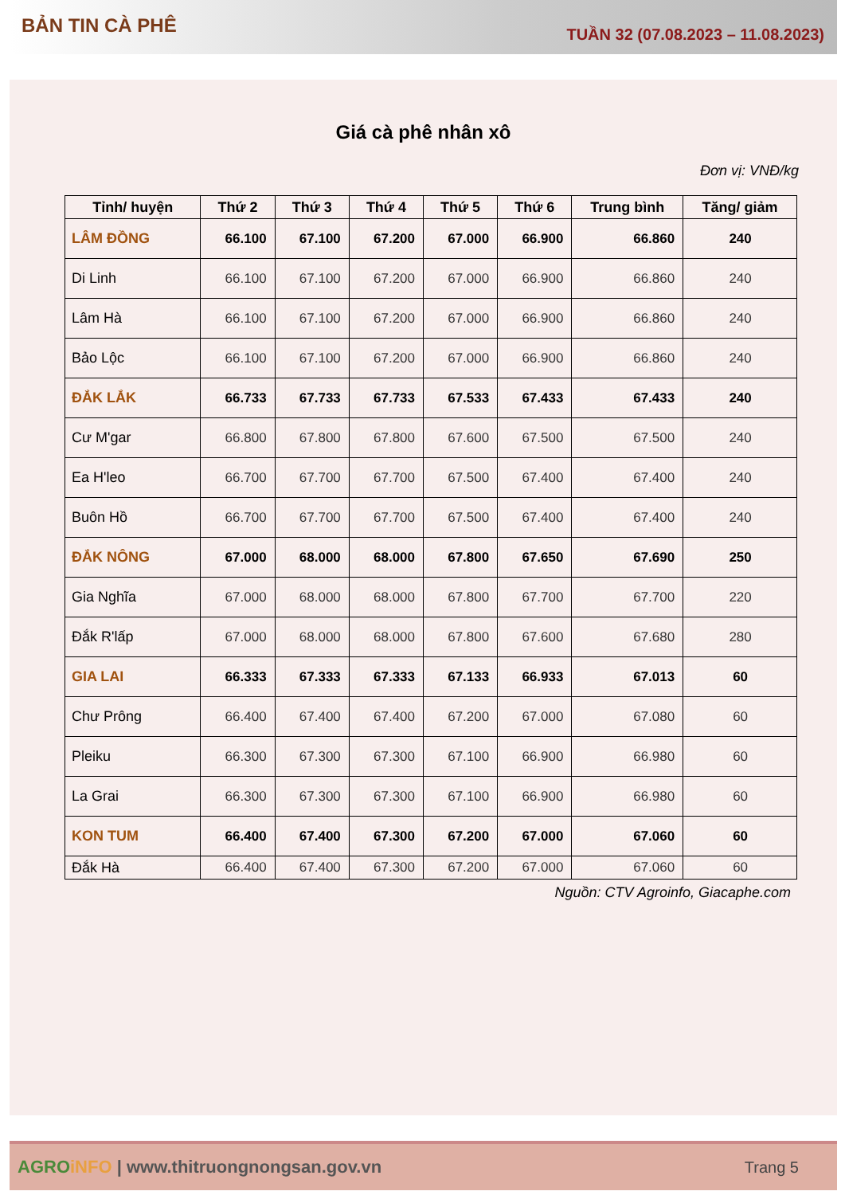BẢN TIN CÀ PHÊ
TUẦN 32 (07.08.2023 – 11.08.2023)
Giá cà phê nhân xô
Đơn vị: VNĐ/kg
| Tỉnh/ huyện | Thứ 2 | Thứ 3 | Thứ 4 | Thứ 5 | Thứ 6 | Trung bình | Tăng/ giảm |
| --- | --- | --- | --- | --- | --- | --- | --- |
| LÂM ĐỒNG | 66.100 | 67.100 | 67.200 | 67.000 | 66.900 | 66.860 | 240 |
| Di Linh | 66.100 | 67.100 | 67.200 | 67.000 | 66.900 | 66.860 | 240 |
| Lâm Hà | 66.100 | 67.100 | 67.200 | 67.000 | 66.900 | 66.860 | 240 |
| Bảo Lộc | 66.100 | 67.100 | 67.200 | 67.000 | 66.900 | 66.860 | 240 |
| ĐẮK LẮK | 66.733 | 67.733 | 67.733 | 67.533 | 67.433 | 67.433 | 240 |
| Cư M'gar | 66.800 | 67.800 | 67.800 | 67.600 | 67.500 | 67.500 | 240 |
| Ea H'leo | 66.700 | 67.700 | 67.700 | 67.500 | 67.400 | 67.400 | 240 |
| Buôn Hồ | 66.700 | 67.700 | 67.700 | 67.500 | 67.400 | 67.400 | 240 |
| ĐẮK NÔNG | 67.000 | 68.000 | 68.000 | 67.800 | 67.650 | 67.690 | 250 |
| Gia Nghĩa | 67.000 | 68.000 | 68.000 | 67.800 | 67.700 | 67.700 | 220 |
| Đắk R'lấp | 67.000 | 68.000 | 68.000 | 67.800 | 67.600 | 67.680 | 280 |
| GIA LAI | 66.333 | 67.333 | 67.333 | 67.133 | 66.933 | 67.013 | 60 |
| Chư Prông | 66.400 | 67.400 | 67.400 | 67.200 | 67.000 | 67.080 | 60 |
| Pleiku | 66.300 | 67.300 | 67.300 | 67.100 | 66.900 | 66.980 | 60 |
| La Grai | 66.300 | 67.300 | 67.300 | 67.100 | 66.900 | 66.980 | 60 |
| KON TUM | 66.400 | 67.400 | 67.300 | 67.200 | 67.000 | 67.060 | 60 |
| Đắk Hà | 66.400 | 67.400 | 67.300 | 67.200 | 67.000 | 67.060 | 60 |
Nguồn: CTV Agroinfo, Giacaphe.com
AGRO iNFO | www.thitruongnongsan.gov.vn
Trang 5